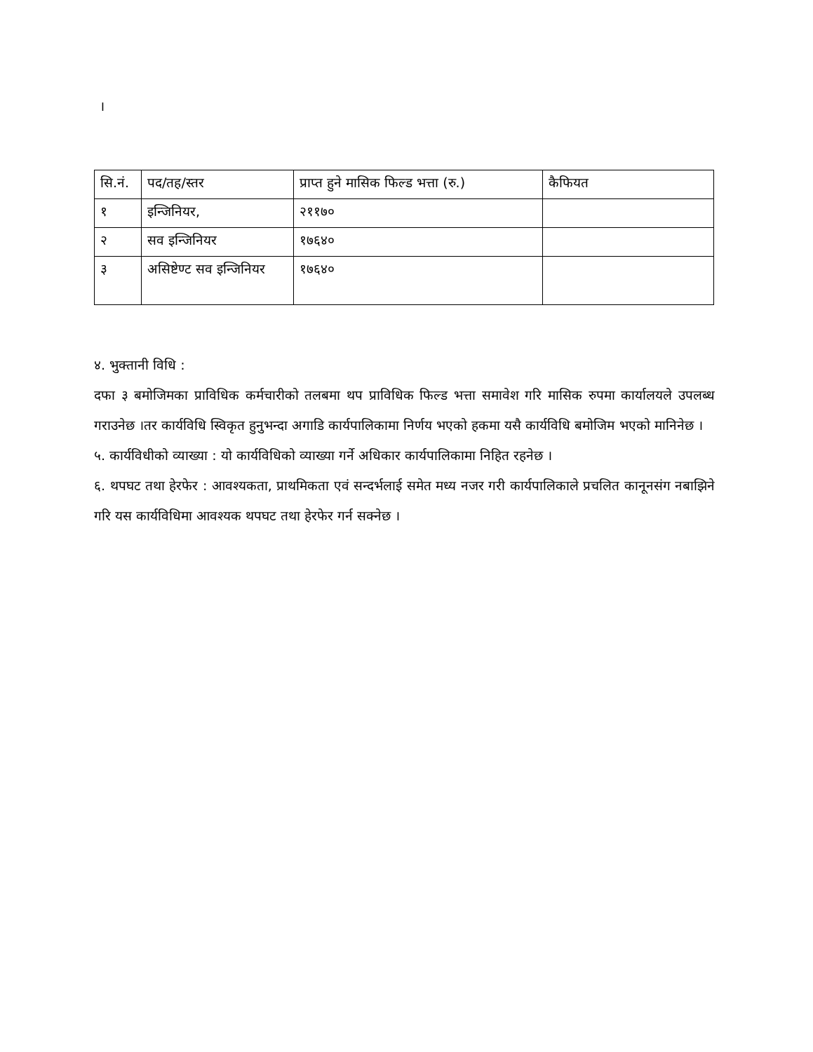।
| सि.नं. | पद/तह/स्तर | प्राप्त हुने मासिक फिल्ड भत्ता (रु.) | कैफियत |
| १ | इन्जिनियर, | २११७० | |
| २ | सव इन्जिनियर | १७६४० | |
| ३ | असिष्टेण्ट सव इन्जिनियर | १७६४० | |
४. भुक्तानी विधि :
दफा ३ बमोजिमका प्राविधिक कर्मचारीको तलबमा थप प्राविधिक फिल्ड भत्ता समावेश गरि मासिक रुपमा कार्यालयले उपलब्ध गराउनेछ ।तर कार्यविधि स्विकृत हुनुभन्दा अगाडि कार्यपालिकामा निर्णय भएको हकमा यसै कार्यविधि बमोजिम भएको मानिनेछ ।
५. कार्यविधीको व्याख्या : यो कार्यविधिको व्याख्या गर्ने अधिकार कार्यपालिकामा निहित रहनेछ ।
६. थपघट तथा हेरफेर : आवश्यकता, प्राथमिकता एवं सन्दर्भलाई समेत मध्य नजर गरी कार्यपालिकाले प्रचलित कानूनसंग नबाझिने गरि यस कार्यविधिमा आवश्यक थपघट तथा हेरफेर गर्न सक्नेछ ।